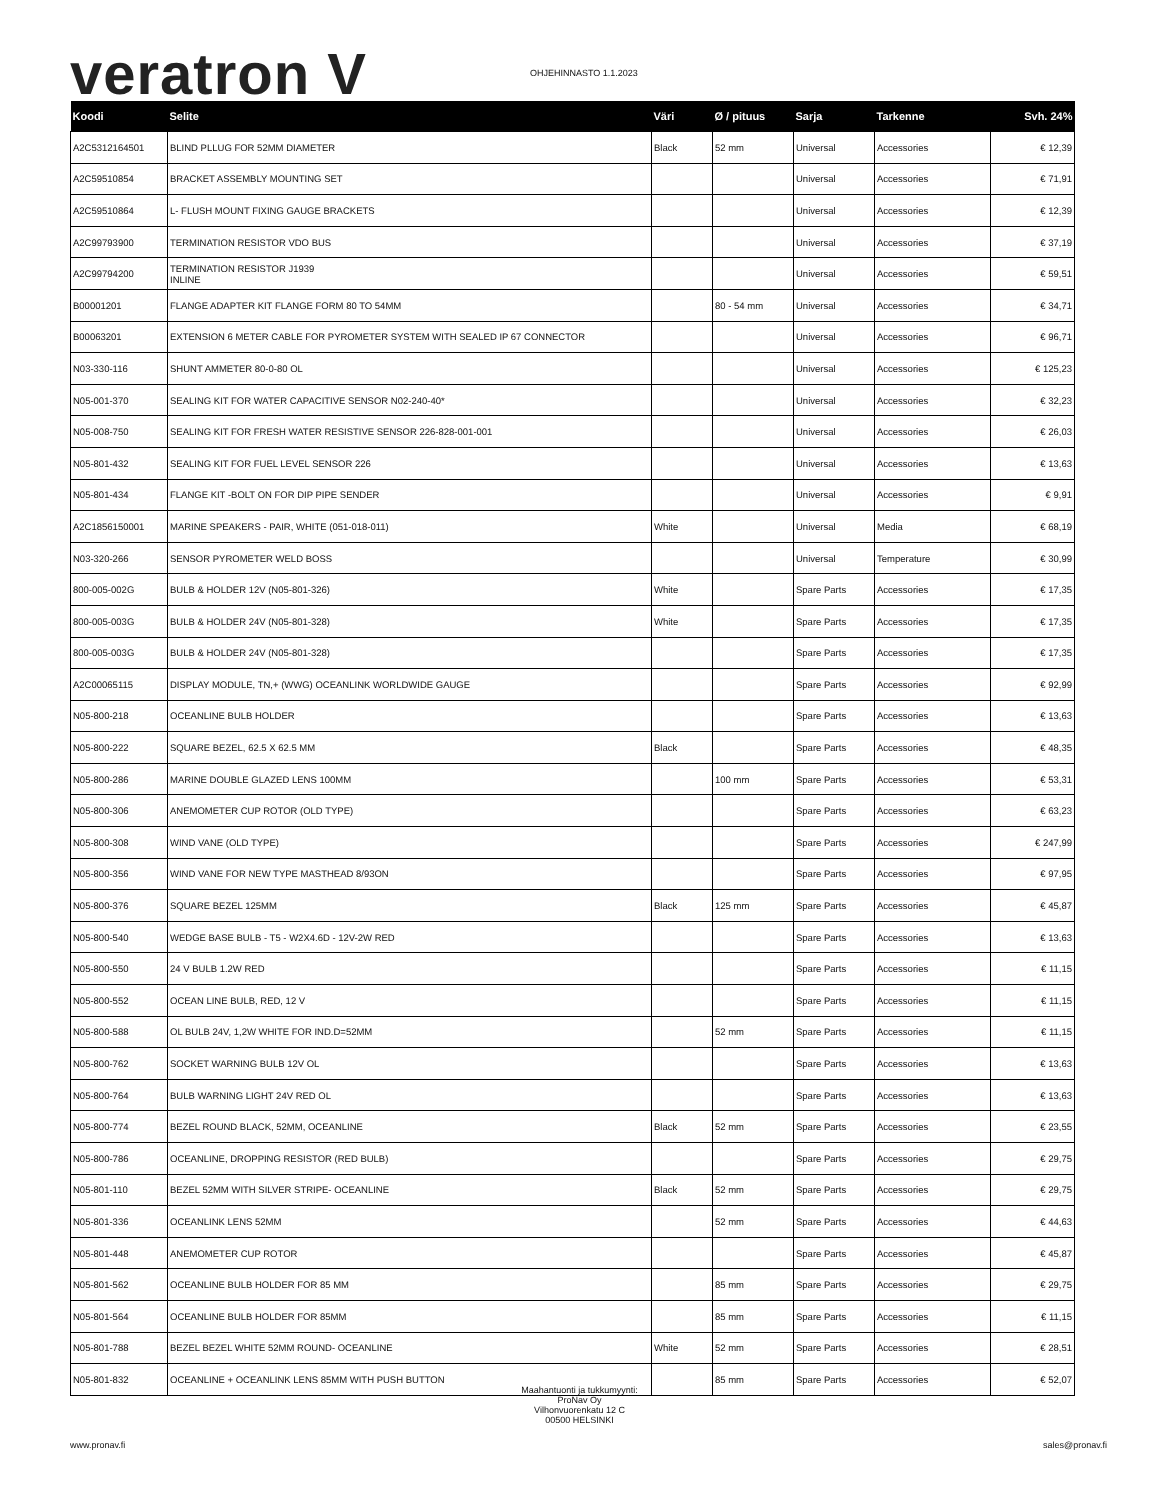veratron V OHJEHINNASTO 1.1.2023
| Koodi | Selite | Väri | Ø / pituus | Sarja | Tarkenne | Svh. 24% |
| --- | --- | --- | --- | --- | --- | --- |
| A2C5312164501 | BLIND PLLUG FOR 52MM DIAMETER | Black | 52 mm | Universal | Accessories | € 12,39 |
| A2C59510854 | BRACKET ASSEMBLY MOUNTING SET | | | Universal | Accessories | € 71,91 |
| A2C59510864 | L- FLUSH MOUNT FIXING GAUGE BRACKETS | | | Universal | Accessories | € 12,39 |
| A2C99793900 | TERMINATION RESISTOR VDO BUS | | | Universal | Accessories | € 37,19 |
| A2C99794200 | TERMINATION RESISTOR J1939 INLINE | | | Universal | Accessories | € 59,51 |
| B00001201 | FLANGE ADAPTER KIT FLANGE FORM 80 TO 54MM | | 80 - 54 mm | Universal | Accessories | € 34,71 |
| B00063201 | EXTENSION 6 METER CABLE FOR PYROMETER SYSTEM WITH SEALED IP 67 CONNECTOR | | | Universal | Accessories | € 96,71 |
| N03-330-116 | SHUNT AMMETER 80-0-80 OL | | | Universal | Accessories | € 125,23 |
| N05-001-370 | SEALING KIT FOR WATER CAPACITIVE SENSOR N02-240-40* | | | Universal | Accessories | € 32,23 |
| N05-008-750 | SEALING KIT FOR FRESH WATER RESISTIVE SENSOR 226-828-001-001 | | | Universal | Accessories | € 26,03 |
| N05-801-432 | SEALING KIT FOR FUEL LEVEL SENSOR 226 | | | Universal | Accessories | € 13,63 |
| N05-801-434 | FLANGE KIT -BOLT ON FOR DIP PIPE SENDER | | | Universal | Accessories | € 9,91 |
| A2C1856150001 | MARINE SPEAKERS - PAIR, WHITE (051-018-011) | White | | Universal | Media | € 68,19 |
| N03-320-266 | SENSOR PYROMETER WELD BOSS | | | Universal | Temperature | € 30,99 |
| 800-005-002G | BULB & HOLDER 12V (N05-801-326) | White | | Spare Parts | Accessories | € 17,35 |
| 800-005-003G | BULB & HOLDER 24V (N05-801-328) | White | | Spare Parts | Accessories | € 17,35 |
| 800-005-003G | BULB & HOLDER 24V (N05-801-328) | | | Spare Parts | Accessories | € 17,35 |
| A2C00065115 | DISPLAY MODULE, TN,+ (WWG) OCEANLINK WORLDWIDE GAUGE | | | Spare Parts | Accessories | € 92,99 |
| N05-800-218 | OCEANLINE BULB HOLDER | | | Spare Parts | Accessories | € 13,63 |
| N05-800-222 | SQUARE BEZEL, 62.5 X 62.5 MM | Black | | Spare Parts | Accessories | € 48,35 |
| N05-800-286 | MARINE DOUBLE GLAZED LENS 100MM | | 100 mm | Spare Parts | Accessories | € 53,31 |
| N05-800-306 | ANEMOMETER CUP ROTOR (OLD TYPE) | | | Spare Parts | Accessories | € 63,23 |
| N05-800-308 | WIND VANE (OLD TYPE) | | | Spare Parts | Accessories | € 247,99 |
| N05-800-356 | WIND VANE FOR NEW TYPE MASTHEAD 8/93ON | | | Spare Parts | Accessories | € 97,95 |
| N05-800-376 | SQUARE BEZEL 125MM | Black | 125 mm | Spare Parts | Accessories | € 45,87 |
| N05-800-540 | WEDGE BASE BULB - T5 - W2X4.6D - 12V-2W RED | | | Spare Parts | Accessories | € 13,63 |
| N05-800-550 | 24 V BULB 1.2W RED | | | Spare Parts | Accessories | € 11,15 |
| N05-800-552 | OCEAN LINE BULB, RED, 12 V | | | Spare Parts | Accessories | € 11,15 |
| N05-800-588 | OL BULB 24V, 1,2W WHITE FOR IND.D=52MM | | 52 mm | Spare Parts | Accessories | € 11,15 |
| N05-800-762 | SOCKET WARNING BULB 12V OL | | | Spare Parts | Accessories | € 13,63 |
| N05-800-764 | BULB WARNING LIGHT 24V RED OL | | | Spare Parts | Accessories | € 13,63 |
| N05-800-774 | BEZEL ROUND BLACK, 52MM, OCEANLINE | Black | 52 mm | Spare Parts | Accessories | € 23,55 |
| N05-800-786 | OCEANLINE, DROPPING RESISTOR (RED BULB) | | | Spare Parts | Accessories | € 29,75 |
| N05-801-110 | BEZEL 52MM WITH SILVER STRIPE- OCEANLINE | Black | 52 mm | Spare Parts | Accessories | € 29,75 |
| N05-801-336 | OCEANLINK LENS 52MM | | 52 mm | Spare Parts | Accessories | € 44,63 |
| N05-801-448 | ANEMOMETER CUP ROTOR | | | Spare Parts | Accessories | € 45,87 |
| N05-801-562 | OCEANLINE BULB HOLDER FOR 85 MM | | 85 mm | Spare Parts | Accessories | € 29,75 |
| N05-801-564 | OCEANLINE BULB HOLDER FOR 85MM | | 85 mm | Spare Parts | Accessories | € 11,15 |
| N05-801-788 | BEZEL BEZEL WHITE 52MM ROUND- OCEANLINE | White | 52 mm | Spare Parts | Accessories | € 28,51 |
| N05-801-832 | OCEANLINE + OCEANLINK LENS 85MM WITH PUSH BUTTON | | 85 mm | Spare Parts | Accessories | € 52,07 |
Maahantuonti ja tukkumyynti:
ProNav Oy
Vilhonvuorenkatu 12 C
00500 HELSINKI
www.pronav.fi sales@pronav.fi